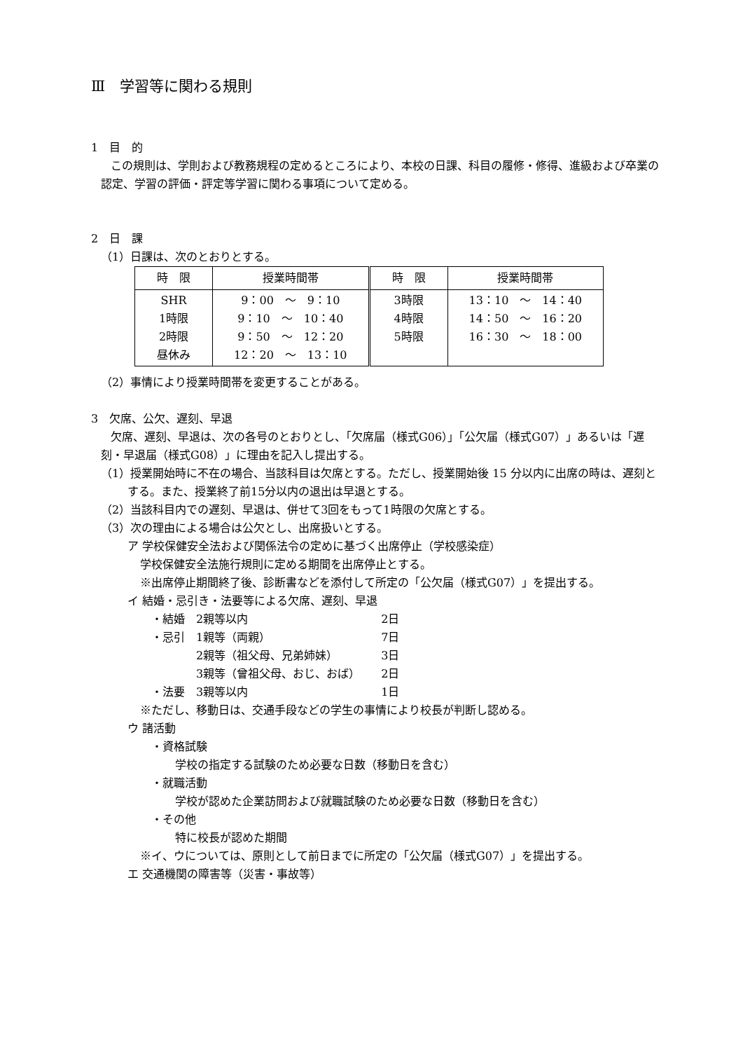Ⅲ　学習等に関わる規則
1　目　的
この規則は、学則および教務規程の定めるところにより、本校の日課、科目の履修・修得、進級および卒業の認定、学習の評価・評定等学習に関わる事項について定める。
2　日　課
（1）日課は、次のとおりとする。
| 時 限 | 授業時間帯 | 時 限 | 授業時間帯 |
| --- | --- | --- | --- |
| SHR 1時限 2時限 昼休み | 9：00 ～ 9：10 9：10 ～ 10：40 9：50 ～ 12：20 12：20 ～ 13：10 | 3時限 4時限 5時限 | 13：10 ～ 14：40 14：50 ～ 16：20 16：30 ～ 18：00 |
（2）事情により授業時間帯を変更することがある。
3　欠席、公欠、遅刻、早退
欠席、遅刻、早退は、次の各号のとおりとし、「欠席届（様式G06）」「公欠届（様式G07）」あるいは「遅刻・早退届（様式G08）」に理由を記入し提出する。
（1）授業開始時に不在の場合、当該科目は欠席とする。ただし、授業開始後 15 分以内に出席の時は、遅刻とする。また、授業終了前15分以内の退出は早退とする。
（2）当該科目内での遅刻、早退は、併せて3回をもって1時限の欠席とする。
（3）次の理由による場合は公欠とし、出席扱いとする。
ア 学校保健安全法および関係法令の定めに基づく出席停止（学校感染症）
学校保健安全法施行規則に定める期間を出席停止とする。
※出席停止期間終了後、診断書などを添付して所定の「公欠届（様式G07）」を提出する。
イ 結婚・忌引き・法要等による欠席、遅刻、早退
| ・結婚 | 2親等以内 | 2日 |
| ・忌引 | 1親等（両親） | 7日 |
| | 2親等（祖父母、兄弟姉妹） | 3日 |
| | 3親等（曾祖父母、おじ、おば） | 2日 |
| ・法要 | 3親等以内 | 1日 |
※ただし、移動日は、交通手段などの学生の事情により校長が判断し認める。
ウ 諸活動
・資格試験
学校の指定する試験のため必要な日数（移動日を含む）
・就職活動
学校が認めた企業訪問および就職試験のため必要な日数（移動日を含む）
・その他
特に校長が認めた期間
※イ、ウについては、原則として前日までに所定の「公欠届（様式G07）」を提出する。
エ 交通機関の障害等（災害・事故等）